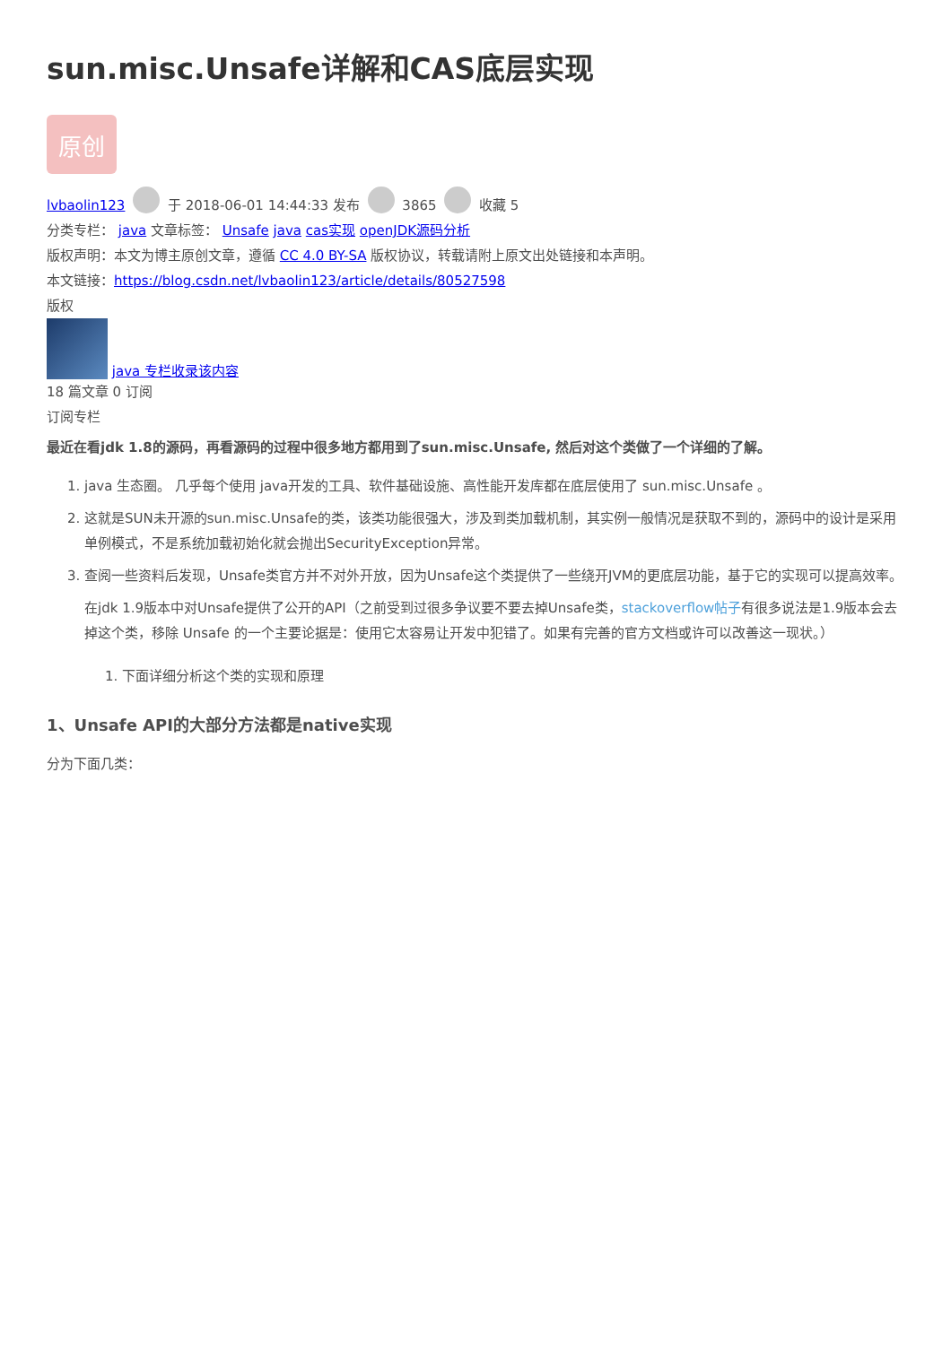sun.misc.Unsafe详解和CAS底层实现
原创
lvbaolin123 于 2018-06-01 14:44:33 发布 3865 收藏 5
分类专栏： java 文章标签： Unsafe java cas实现 openJDK源码分析
版权声明：本文为博主原创文章，遵循 CC 4.0 BY-SA 版权协议，转载请附上原文出处链接和本声明。
本文链接：https://blog.csdn.net/lvbaolin123/article/details/80527598
版权
java 专栏收录该内容
18 篇文章 0 订阅
订阅专栏
最近在看jdk 1.8的源码，再看源码的过程中很多地方都用到了sun.misc.Unsafe, 然后对这个类做了一个详细的了解。
1. java 生态圈。 几乎每个使用 java开发的工具、软件基础设施、高性能开发库都在底层使用了 sun.misc.Unsafe 。
2. 这就是SUN未开源的sun.misc.Unsafe的类，该类功能很强大，涉及到类加载机制，其实例一般情况是获取不到的，源码中的设计是采用单例模式，不是系统加载初始化就会抛出SecurityException异常。
3. 查阅一些资料后发现，Unsafe类官方并不对外开放，因为Unsafe这个类提供了一些绕开JVM的更底层功能，基于它的实现可以提高效率。
在jdk 1.9版本中对Unsafe提供了公开的API（之前受到过很多争议要不要去掉Unsafe类，stackoverflow帖子有很多说法是1.9版本会去掉这个类，移除 Unsafe 的一个主要论据是：使用它太容易让开发中犯错了。如果有完善的官方文档或许可以改善这一现状。）
1. 下面详细分析这个类的实现和原理
1、Unsafe API的大部分方法都是native实现
分为下面几类：